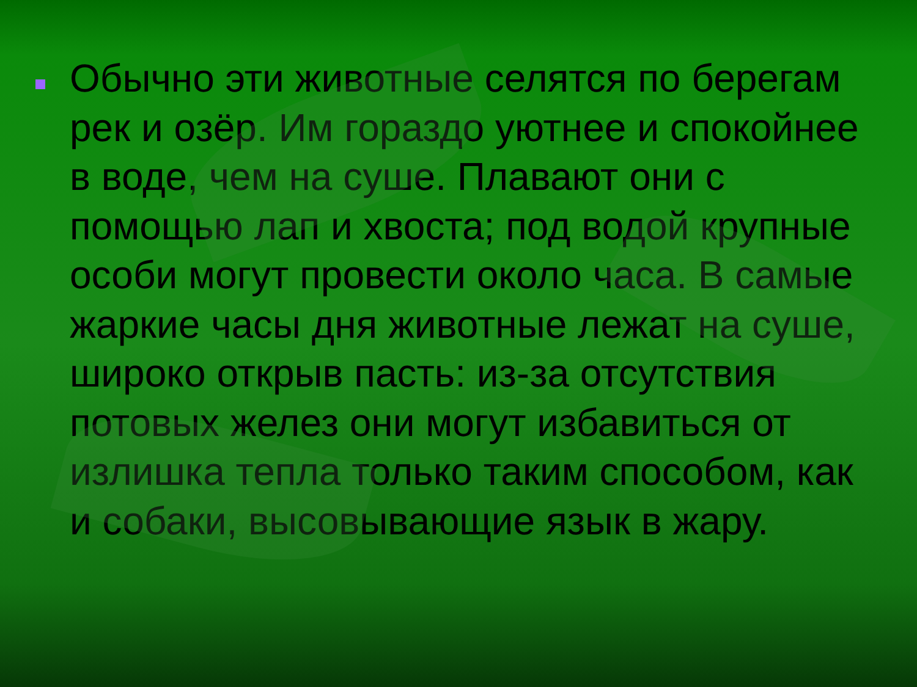Обычно эти животные селятся по берегам рек и озёр. Им гораздо уютнее и спокойнее в воде, чем на суше. Плавают они с помощью лап и хвоста; под водой крупные особи могут провести около часа. В самые жаркие часы дня животные лежат на суше, широко открыв пасть: из-за отсутствия потовых желез они могут избавиться от излишка тепла только таким способом, как и собаки, высовывающие язык в жару.